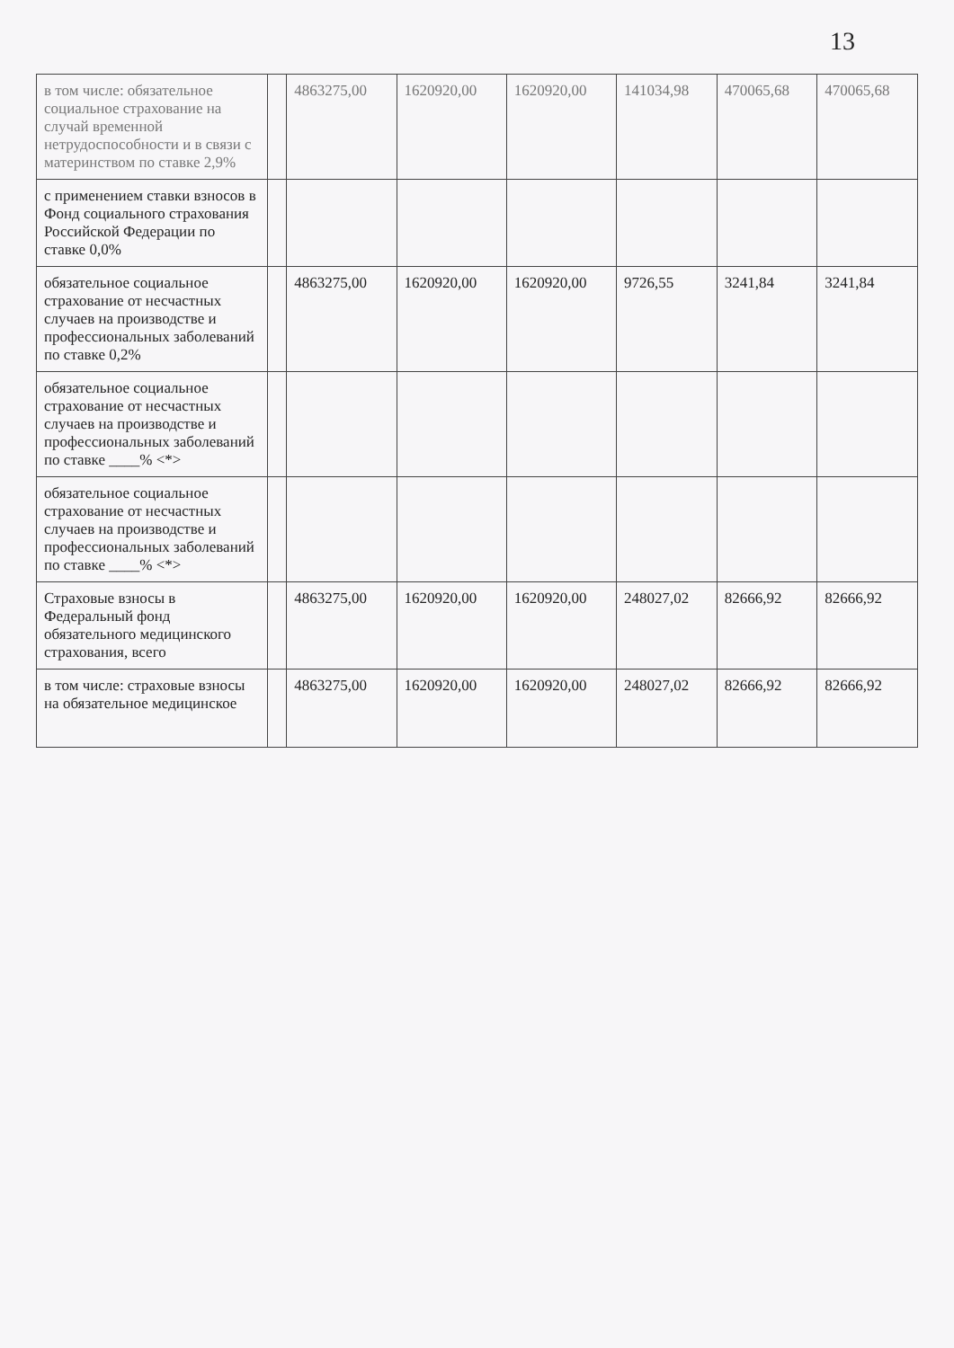13
| в том числе: обязательное социальное страхование на случай временной нетрудоспособности и в связи с материнством по ставке 2,9% | | 4863275,00 | 1620920,00 | 1620920,00 | 141034,98 | 470065,68 | 470065,68 |
| с применением ставки взносов в Фонд социального страхования Российской Федерации по ставке 0,0% | | | | | | | |
| обязательное социальное страхование от несчастных случаев на производстве и профессиональных заболеваний по ставке 0,2% | | 4863275,00 | 1620920,00 | 1620920,00 | 9726,55 | 3241,84 | 3241,84 |
| обязательное социальное страхование от несчастных случаев на производстве и профессиональных заболеваний по ставке ____% <*> | | | | | | | |
| обязательное социальное страхование от несчастных случаев на производстве и профессиональных заболеваний по ставке ____% <*> | | | | | | | |
| Страховые взносы в Федеральный фонд обязательного медицинского страхования, всего | | 4863275,00 | 1620920,00 | 1620920,00 | 248027,02 | 82666,92 | 82666,92 |
| в том числе: страховые взносы на обязательное медицинское | | 4863275,00 | 1620920,00 | 1620920,00 | 248027,02 | 82666,92 | 82666,92 |